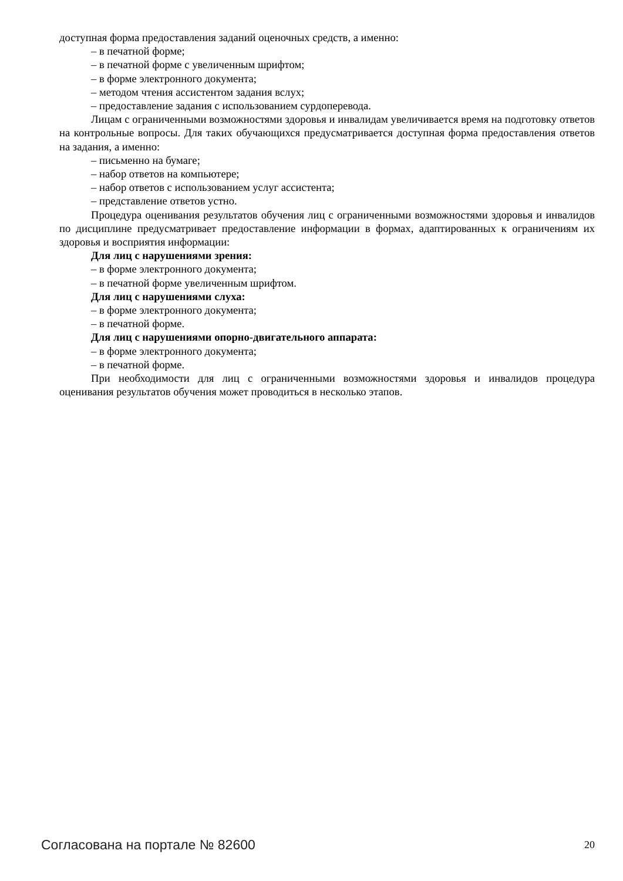доступная форма предоставления заданий оценочных средств, а именно:
– в печатной форме;
– в печатной форме с увеличенным шрифтом;
– в форме электронного документа;
– методом чтения ассистентом задания вслух;
– предоставление задания с использованием сурдоперевода.
Лицам с ограниченными возможностями здоровья и инвалидам увеличивается время на подготовку ответов на контрольные вопросы. Для таких обучающихся предусматривается доступная форма предоставления ответов на задания, а именно:
– письменно на бумаге;
– набор ответов на компьютере;
– набор ответов с использованием услуг ассистента;
– представление ответов устно.
Процедура оценивания результатов обучения лиц с ограниченными возможностями здоровья и инвалидов по дисциплине предусматривает предоставление информации в формах, адаптированных к ограничениям их здоровья и восприятия информации:
Для лиц с нарушениями зрения:
– в форме электронного документа;
– в печатной форме увеличенным шрифтом.
Для лиц с нарушениями слуха:
– в форме электронного документа;
– в печатной форме.
Для лиц с нарушениями опорно-двигательного аппарата:
– в форме электронного документа;
– в печатной форме.
При необходимости для лиц с ограниченными возможностями здоровья и инвалидов процедура оценивания результатов обучения может проводиться в несколько этапов.
Согласована на портале № 82600 20